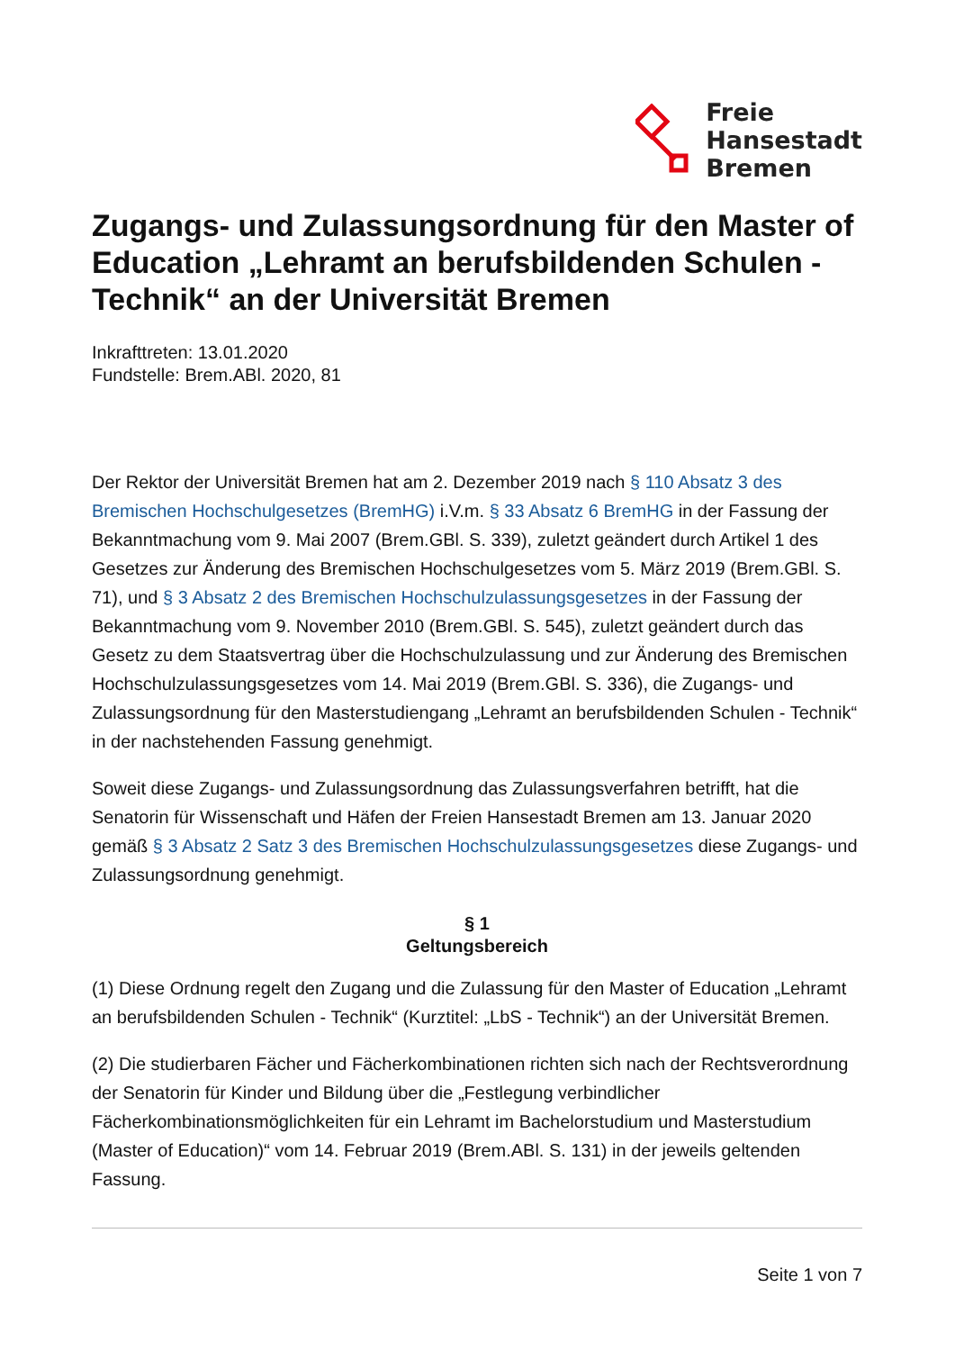Freie
Hansestadt
Bremen
Zugangs- und Zulassungsordnung für den Master of Education „Lehramt an berufsbildenden Schulen - Technik“ an der Universität Bremen
Inkrafttreten: 13.01.2020
Fundstelle: Brem.ABl. 2020, 81
Der Rektor der Universität Bremen hat am 2. Dezember 2019 nach § 110 Absatz 3 des Bremischen Hochschulgesetzes (BremHG) i.V.m. § 33 Absatz 6 BremHG in der Fassung der Bekanntmachung vom 9. Mai 2007 (Brem.GBl. S. 339), zuletzt geändert durch Artikel 1 des Gesetzes zur Änderung des Bremischen Hochschulgesetzes vom 5. März 2019 (Brem.GBl. S. 71), und § 3 Absatz 2 des Bremischen Hochschulzulassungsgesetzes in der Fassung der Bekanntmachung vom 9. November 2010 (Brem.GBl. S. 545), zuletzt geändert durch das Gesetz zu dem Staatsvertrag über die Hochschulzulassung und zur Änderung des Bremischen Hochschulzulassungsgesetzes vom 14. Mai 2019 (Brem.GBl. S. 336), die Zugangs- und Zulassungsordnung für den Masterstudiengang „Lehramt an berufsbildenden Schulen - Technik“ in der nachstehenden Fassung genehmigt.
Soweit diese Zugangs- und Zulassungsordnung das Zulassungsverfahren betrifft, hat die Senatorin für Wissenschaft und Häfen der Freien Hansestadt Bremen am 13. Januar 2020 gemäß § 3 Absatz 2 Satz 3 des Bremischen Hochschulzulassungsgesetzes diese Zugangs- und Zulassungsordnung genehmigt.
§ 1
Geltungsbereich
(1) Diese Ordnung regelt den Zugang und die Zulassung für den Master of Education „Lehramt an berufsbildenden Schulen - Technik“ (Kurztitel: „LbS - Technik“) an der Universität Bremen.
(2) Die studierbaren Fächer und Fächerkombinationen richten sich nach der Rechtsverordnung der Senatorin für Kinder und Bildung über die „Festlegung verbindlicher Fächerkombinationsmöglichkeiten für ein Lehramt im Bachelorstudium und Masterstudium (Master of Education)“ vom 14. Februar 2019 (Brem.ABl. S. 131) in der jeweils geltenden Fassung.
Seite 1 von 7